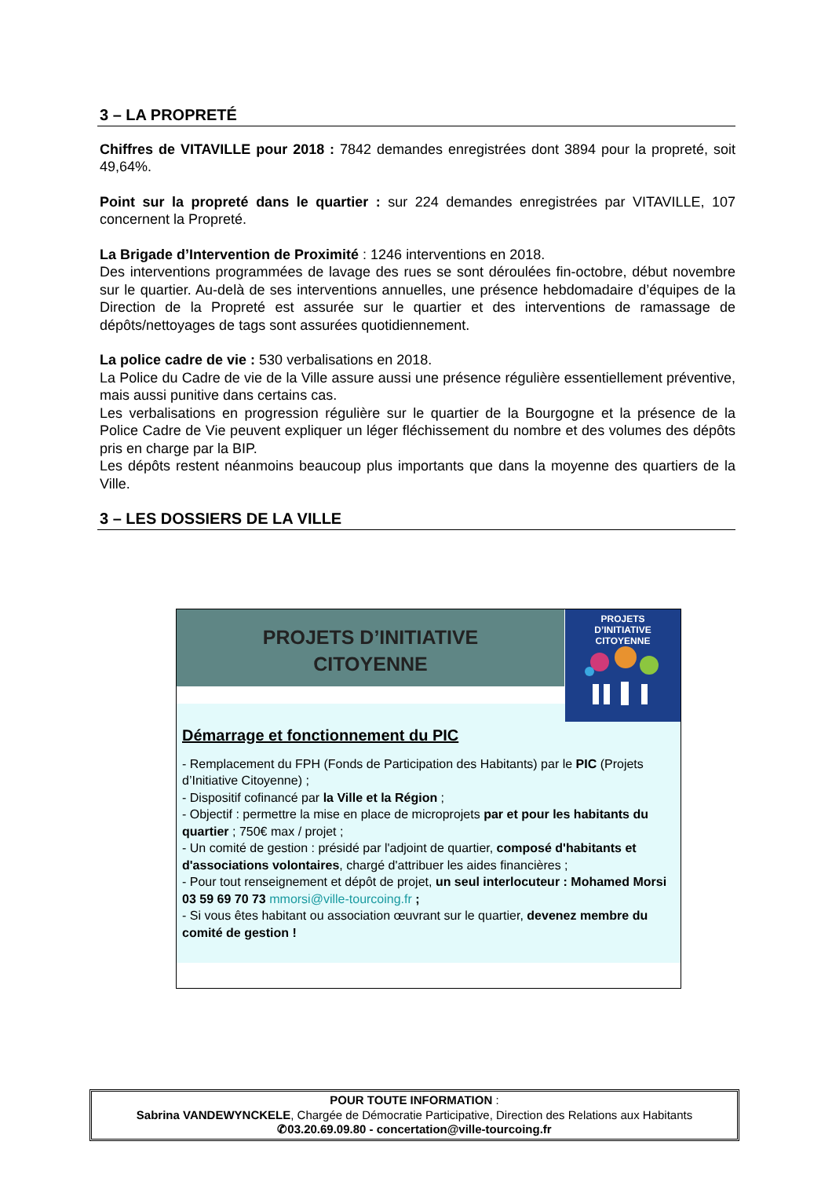3 – LA PROPRETÉ
Chiffres de VITAVILLE pour 2018 : 7842 demandes enregistrées dont 3894 pour la propreté, soit 49,64%.
Point sur la propreté dans le quartier : sur 224 demandes enregistrées par VITAVILLE, 107 concernent la Propreté.
La Brigade d’Intervention de Proximité : 1246 interventions en 2018.
Des interventions programmées de lavage des rues se sont déroulées fin-octobre, début novembre sur le quartier. Au-delà de ses interventions annuelles, une présence hebdomadaire d’équipes de la Direction de la Propreté est assurée sur le quartier et des interventions de ramassage de dépôts/nettoyages de tags sont assurées quotidiennement.
La police cadre de vie : 530 verbalisations en 2018.
La Police du Cadre de vie de la Ville assure aussi une présence régulière essentiellement préventive, mais aussi punitive dans certains cas.
Les verbalisations en progression régulière sur le quartier de la Bourgogne et la présence de la Police Cadre de Vie peuvent expliquer un léger fléchissement du nombre et des volumes des dépôts pris en charge par la BIP.
Les dépôts restent néanmoins beaucoup plus importants que dans la moyenne des quartiers de la Ville.
3 – LES DOSSIERS DE LA VILLE
PROJETS D’INITIATIVE
CITOYENNE
Démarrage et fonctionnement du PIC
- Remplacement du FPH (Fonds de Participation des Habitants) par le PIC (Projets d’Initiative Citoyenne) ;
- Dispositif cofinancé par la Ville et la Région ;
- Objectif : permettre la mise en place de microprojets par et pour les habitants du quartier ; 750€ max / projet ;
- Un comité de gestion : présidé par l'adjoint de quartier, composé d'habitants et d'associations volontaires, chargé d'attribuer les aides financières ;
- Pour tout renseignement et dépôt de projet, un seul interlocuteur : Mohamed Morsi 03 59 69 70 73 mmorsi@ville-tourcoing.fr ;
- Si vous êtes habitant ou association œuvrant sur le quartier, devenez membre du comité de gestion !
PROJETS
D’INITIATIVE
CITOYENNE
POUR TOUTE INFORMATION :
Sabrina VANDEWYNCKELE, Chargée de Démocratie Participative, Direction des Relations aux Habitants
✆03.20.69.09.80 - concertation@ville-tourcoing.fr